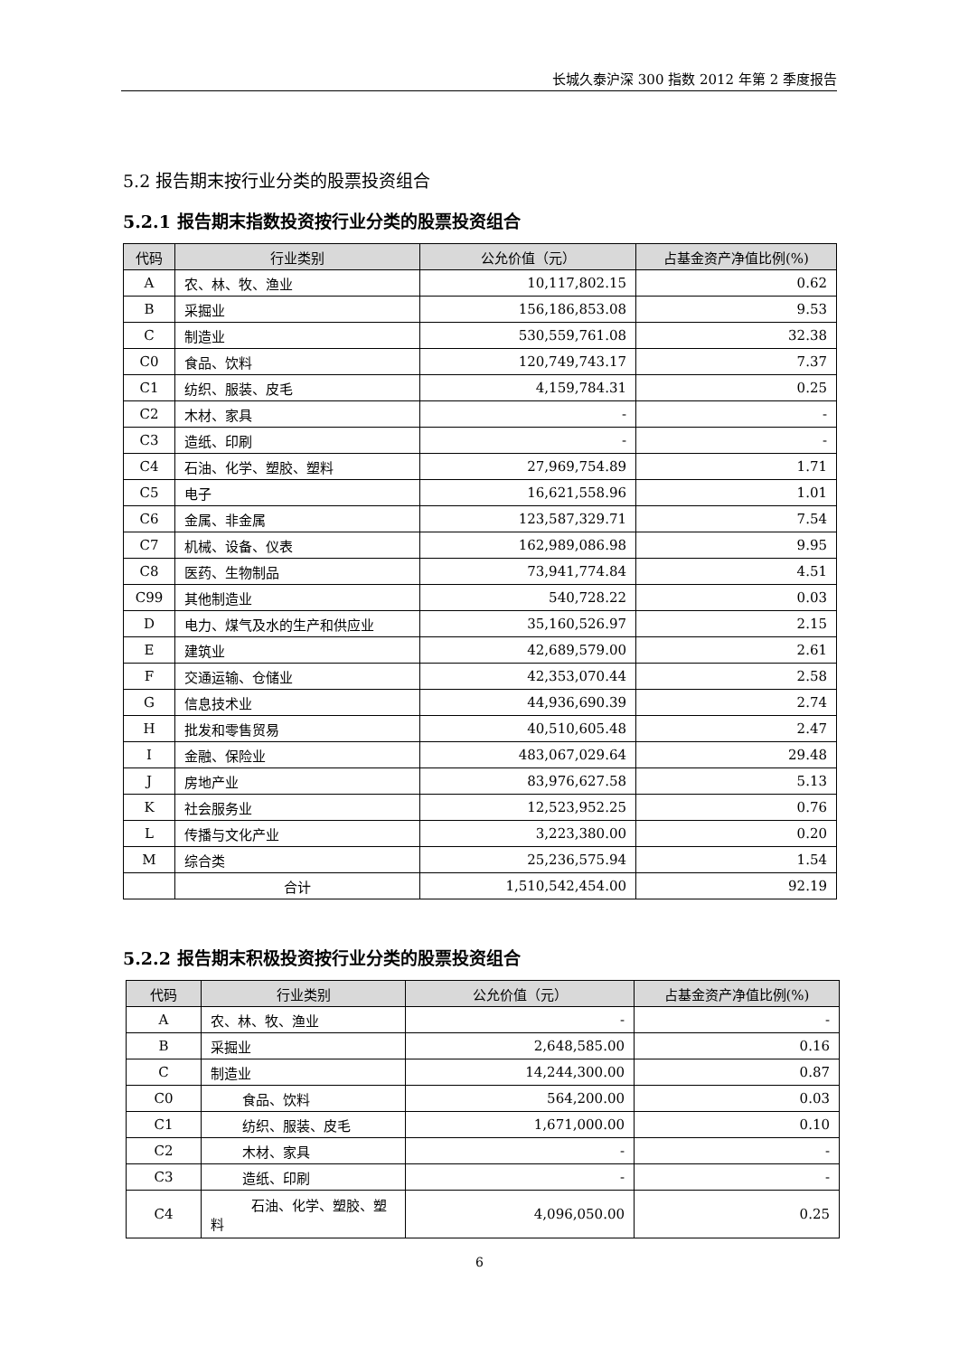长城久泰沪深 300 指数 2012 年第 2 季度报告
5.2 报告期末按行业分类的股票投资组合
5.2.1 报告期末指数投资按行业分类的股票投资组合
| 代码 | 行业类别 | 公允价值（元） | 占基金资产净值比例(%) |
| --- | --- | --- | --- |
| A | 农、林、牧、渔业 | 10,117,802.15 | 0.62 |
| B | 采掘业 | 156,186,853.08 | 9.53 |
| C | 制造业 | 530,559,761.08 | 32.38 |
| C0 | 食品、饮料 | 120,749,743.17 | 7.37 |
| C1 | 纺织、服装、皮毛 | 4,159,784.31 | 0.25 |
| C2 | 木材、家具 | - | - |
| C3 | 造纸、印刷 | - | - |
| C4 | 石油、化学、塑胶、塑料 | 27,969,754.89 | 1.71 |
| C5 | 电子 | 16,621,558.96 | 1.01 |
| C6 | 金属、非金属 | 123,587,329.71 | 7.54 |
| C7 | 机械、设备、仪表 | 162,989,086.98 | 9.95 |
| C8 | 医药、生物制品 | 73,941,774.84 | 4.51 |
| C99 | 其他制造业 | 540,728.22 | 0.03 |
| D | 电力、煤气及水的生产和供应业 | 35,160,526.97 | 2.15 |
| E | 建筑业 | 42,689,579.00 | 2.61 |
| F | 交通运输、仓储业 | 42,353,070.44 | 2.58 |
| G | 信息技术业 | 44,936,690.39 | 2.74 |
| H | 批发和零售贸易 | 40,510,605.48 | 2.47 |
| I | 金融、保险业 | 483,067,029.64 | 29.48 |
| J | 房地产业 | 83,976,627.58 | 5.13 |
| K | 社会服务业 | 12,523,952.25 | 0.76 |
| L | 传播与文化产业 | 3,223,380.00 | 0.20 |
| M | 综合类 | 25,236,575.94 | 1.54 |
| | 合计 | 1,510,542,454.00 | 92.19 |
5.2.2 报告期末积极投资按行业分类的股票投资组合
| 代码 | 行业类别 | 公允价值（元） | 占基金资产净值比例(%) |
| --- | --- | --- | --- |
| A | 农、林、牧、渔业 | - | - |
| B | 采掘业 | 2,648,585.00 | 0.16 |
| C | 制造业 | 14,244,300.00 | 0.87 |
| C0 | 食品、饮料 | 564,200.00 | 0.03 |
| C1 | 纺织、服装、皮毛 | 1,671,000.00 | 0.10 |
| C2 | 木材、家具 | - | - |
| C3 | 造纸、印刷 | - | - |
| C4 | 石油、化学、塑胶、塑料 | 4,096,050.00 | 0.25 |
6